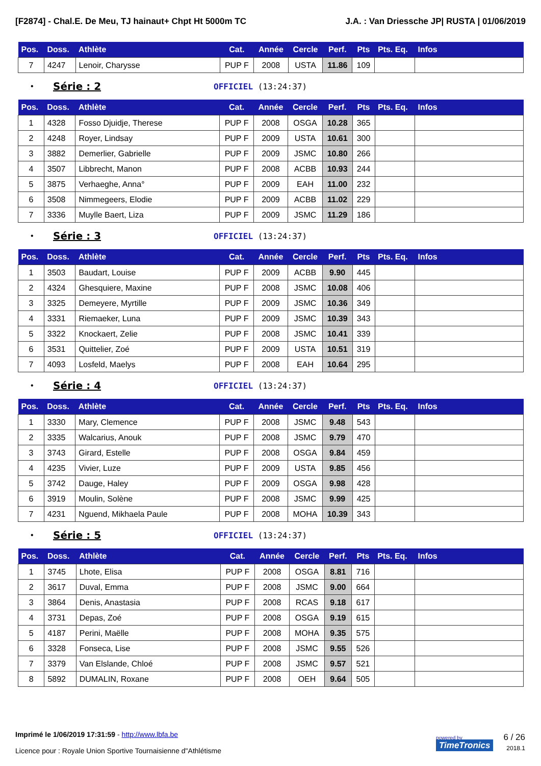[F2874] - Chal.E. De Meu, TJ hainaut+ Chpt Ht 5000m TC J.A. : Van Driessche JP| RUSTA | 01/06/2019
| Pos. | Doss. | Athlète | Cat. | Année | Cercle | Perf. | Pts | Pts. Eq. | Infos |
| --- | --- | --- | --- | --- | --- | --- | --- | --- | --- |
| 7 | 4247 | Lenoir, Charysse | PUP F | 2008 | USTA | 11.86 | 109 | | |
• Série : 2 OFFICIEL (13:24:37)
| Pos. | Doss. | Athlète | Cat. | Année | Cercle | Perf. | Pts | Pts. Eq. | Infos |
| --- | --- | --- | --- | --- | --- | --- | --- | --- | --- |
| 1 | 4328 | Fosso Djuidje, Therese | PUP F | 2008 | OSGA | 10.28 | 365 | | |
| 2 | 4248 | Royer, Lindsay | PUP F | 2009 | USTA | 10.61 | 300 | | |
| 3 | 3882 | Demerlier, Gabrielle | PUP F | 2009 | JSMC | 10.80 | 266 | | |
| 4 | 3507 | Libbrecht, Manon | PUP F | 2008 | ACBB | 10.93 | 244 | | |
| 5 | 3875 | Verhaeghe, Anna° | PUP F | 2009 | EAH | 11.00 | 232 | | |
| 6 | 3508 | Nimmegeers, Elodie | PUP F | 2009 | ACBB | 11.02 | 229 | | |
| 7 | 3336 | Muylle Baert, Liza | PUP F | 2009 | JSMC | 11.29 | 186 | | |
• Série : 3 OFFICIEL (13:24:37)
| Pos. | Doss. | Athlète | Cat. | Année | Cercle | Perf. | Pts | Pts. Eq. | Infos |
| --- | --- | --- | --- | --- | --- | --- | --- | --- | --- |
| 1 | 3503 | Baudart, Louise | PUP F | 2009 | ACBB | 9.90 | 445 | | |
| 2 | 4324 | Ghesquiere, Maxine | PUP F | 2008 | JSMC | 10.08 | 406 | | |
| 3 | 3325 | Demeyere, Myrtille | PUP F | 2009 | JSMC | 10.36 | 349 | | |
| 4 | 3331 | Riemaeker, Luna | PUP F | 2009 | JSMC | 10.39 | 343 | | |
| 5 | 3322 | Knockaert, Zelie | PUP F | 2008 | JSMC | 10.41 | 339 | | |
| 6 | 3531 | Quittelier, Zoé | PUP F | 2009 | USTA | 10.51 | 319 | | |
| 7 | 4093 | Losfeld, Maelys | PUP F | 2008 | EAH | 10.64 | 295 | | |
• Série : 4 OFFICIEL (13:24:37)
| Pos. | Doss. | Athlète | Cat. | Année | Cercle | Perf. | Pts | Pts. Eq. | Infos |
| --- | --- | --- | --- | --- | --- | --- | --- | --- | --- |
| 1 | 3330 | Mary, Clemence | PUP F | 2008 | JSMC | 9.48 | 543 | | |
| 2 | 3335 | Walcarius, Anouk | PUP F | 2008 | JSMC | 9.79 | 470 | | |
| 3 | 3743 | Girard, Estelle | PUP F | 2008 | OSGA | 9.84 | 459 | | |
| 4 | 4235 | Vivier, Luze | PUP F | 2009 | USTA | 9.85 | 456 | | |
| 5 | 3742 | Dauge, Haley | PUP F | 2009 | OSGA | 9.98 | 428 | | |
| 6 | 3919 | Moulin, Solène | PUP F | 2008 | JSMC | 9.99 | 425 | | |
| 7 | 4231 | Nguend, Mikhaela Paule | PUP F | 2008 | MOHA | 10.39 | 343 | | |
• Série : 5 OFFICIEL (13:24:37)
| Pos. | Doss. | Athlète | Cat. | Année | Cercle | Perf. | Pts | Pts. Eq. | Infos |
| --- | --- | --- | --- | --- | --- | --- | --- | --- | --- |
| 1 | 3745 | Lhote, Elisa | PUP F | 2008 | OSGA | 8.81 | 716 | | |
| 2 | 3617 | Duval, Emma | PUP F | 2008 | JSMC | 9.00 | 664 | | |
| 3 | 3864 | Denis, Anastasia | PUP F | 2008 | RCAS | 9.18 | 617 | | |
| 4 | 3731 | Depas, Zoé | PUP F | 2008 | OSGA | 9.19 | 615 | | |
| 5 | 4187 | Perini, Maëlle | PUP F | 2008 | MOHA | 9.35 | 575 | | |
| 6 | 3328 | Fonseca, Lise | PUP F | 2008 | JSMC | 9.55 | 526 | | |
| 7 | 3379 | Van Elslande, Chloé | PUP F | 2008 | JSMC | 9.57 | 521 | | |
| 8 | 5892 | DUMALIN, Roxane | PUP F | 2008 | OEH | 9.64 | 505 | | |
Imprimé le 1/06/2019 17:31:59 - http://www.lbfa.be
Licence pour : Royale Union Sportive Tournaisienne d"Athlétisme
powered by
TimeTronics 6 / 26
2018.1